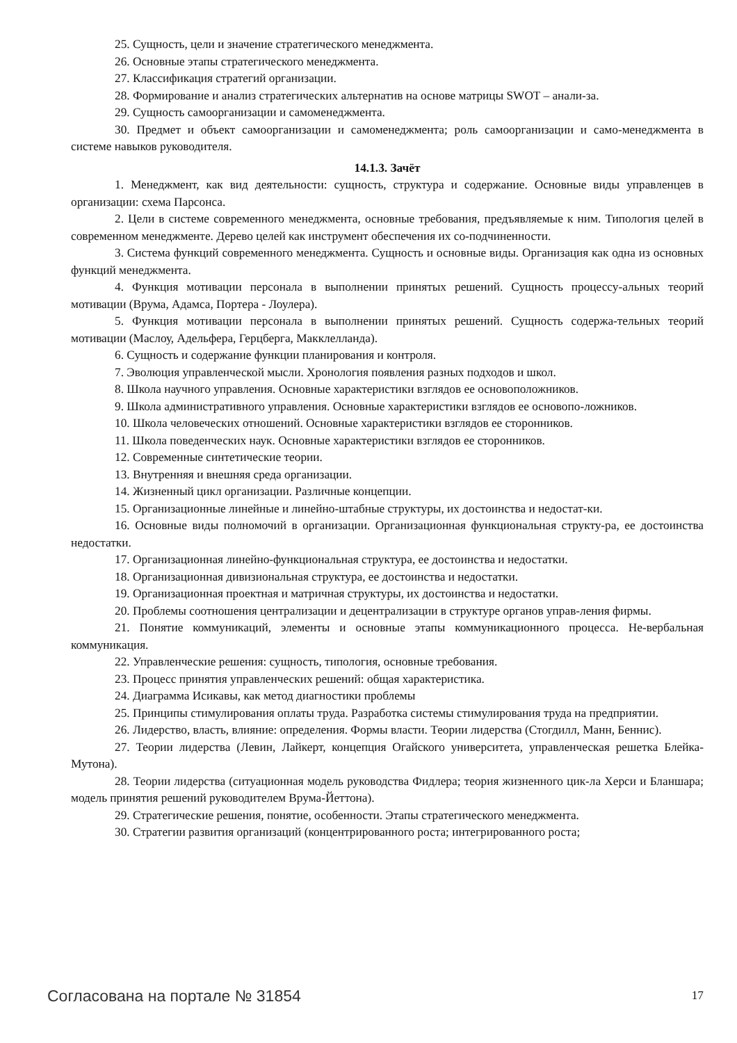25. Сущность, цели и значение стратегического менеджмента.
26. Основные этапы стратегического менеджмента.
27. Классификация стратегий организации.
28. Формирование и анализ стратегических альтернатив на основе матрицы SWOT – анали-за.
29. Сущность самоорганизации и самоменеджмента.
30. Предмет и объект самоорганизации и самоменеджмента; роль самоорганизации и само-менеджмента в системе навыков руководителя.
14.1.3. Зачёт
1. Менеджмент, как вид деятельности: сущность, структура и содержание. Основные виды управленцев в организации: схема Парсонса.
2. Цели в системе современного менеджмента, основные требования, предъявляемые к ним. Типология целей в современном менеджменте. Дерево целей как инструмент обеспечения их со-подчиненности.
3. Система функций современного менеджмента. Сущность и основные виды. Организация как одна из основных функций менеджмента.
4. Функция мотивации персонала в выполнении принятых решений. Сущность процессу-альных теорий мотивации (Врума, Адамса, Портера - Лоулера).
5. Функция мотивации персонала в выполнении принятых решений. Сущность содержа-тельных теорий мотивации (Маслоу, Адельфера, Герцберга, Макклелланда).
6. Сущность и содержание функции планирования и контроля.
7. Эволюция управленческой мысли. Хронология появления разных подходов и школ.
8. Школа научного управления. Основные характеристики взглядов ее основоположников.
9. Школа административного управления. Основные характеристики взглядов ее основопо-ложников.
10. Школа человеческих отношений. Основные характеристики взглядов ее сторонников.
11. Школа поведенческих наук. Основные характеристики взглядов ее сторонников.
12. Современные синтетические теории.
13. Внутренняя и внешняя среда организации.
14. Жизненный цикл организации. Различные концепции.
15. Организационные линейные и линейно-штабные структуры, их достоинства и недостат-ки.
16. Основные виды полномочий в организации. Организационная функциональная структу-ра, ее достоинства недостатки.
17. Организационная линейно-функциональная структура, ее достоинства и недостатки.
18. Организационная дивизиональная структура, ее достоинства и недостатки.
19. Организационная проектная и матричная структуры, их достоинства и недостатки.
20. Проблемы соотношения централизации и децентрализации в структуре органов управ-ления фирмы.
21. Понятие коммуникаций, элементы и основные этапы коммуникационного процесса. Не-вербальная коммуникация.
22. Управленческие решения: сущность, типология, основные требования.
23. Процесс принятия управленческих решений: общая характеристика.
24. Диаграмма Исикавы, как метод диагностики проблемы
25. Принципы стимулирования оплаты труда. Разработка системы стимулирования труда на предприятии.
26. Лидерство, власть, влияние: определения. Формы власти. Теории лидерства (Стогдилл, Манн, Беннис).
27. Теории лидерства (Левин, Лайкерт, концепция Огайского университета, управленческая решетка Блейка-Мутона).
28. Теории лидерства (ситуационная модель руководства Фидлера; теория жизненного цик-ла Херси и Бланшара; модель принятия решений руководителем Врума-Йеттона).
29. Стратегические решения, понятие, особенности. Этапы стратегического менеджмента.
30. Стратегии развития организаций (концентрированного роста; интегрированного роста;
Согласована на портале № 31854 17